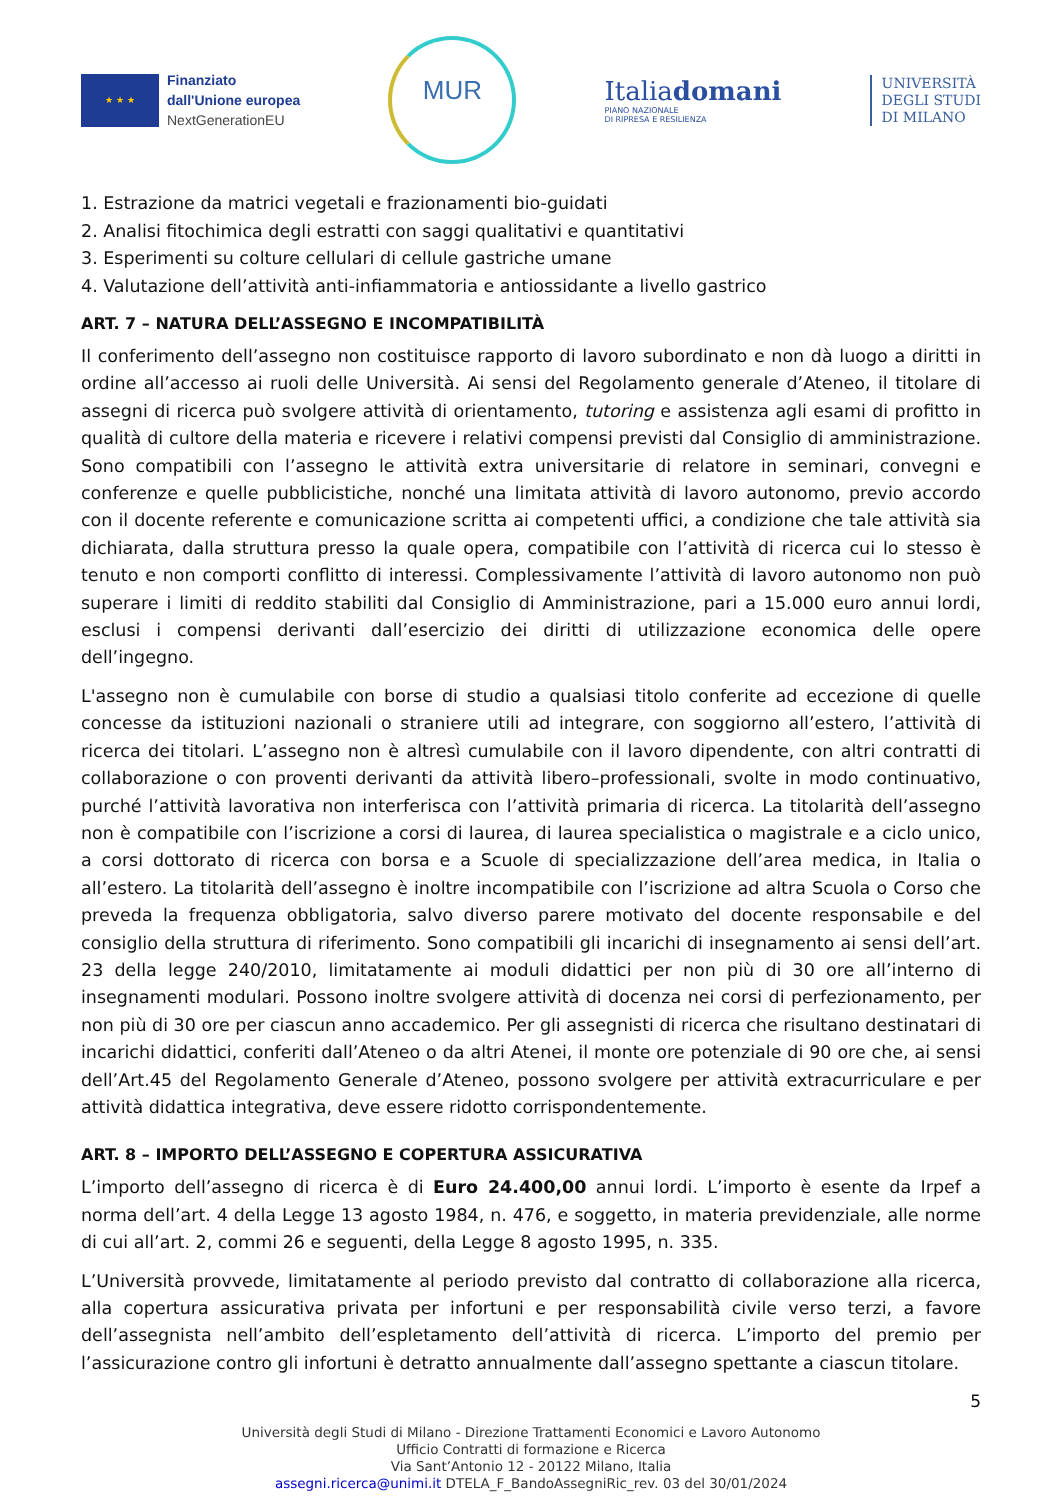★ ★ ★
Finanziato
dall'Unione europea
NextGenerationEU
MUR
Italiadomani
PIANO NAZIONALE
DI RIPRESA E RESILIENZA
UNIVERSITÀ
DEGLI STUDI
DI MILANO
1. Estrazione da matrici vegetali e frazionamenti bio-guidati
2. Analisi fitochimica degli estratti con saggi qualitativi e quantitativi
3. Esperimenti su colture cellulari di cellule gastriche umane
4. Valutazione dell’attività anti-infiammatoria e antiossidante a livello gastrico
ART. 7 – NATURA DELL’ASSEGNO E INCOMPATIBILITÀ
Il conferimento dell’assegno non costituisce rapporto di lavoro subordinato e non dà luogo a diritti in ordine all’accesso ai ruoli delle Università. Ai sensi del Regolamento generale d’Ateneo, il titolare di assegni di ricerca può svolgere attività di orientamento, tutoring e assistenza agli esami di profitto in qualità di cultore della materia e ricevere i relativi compensi previsti dal Consiglio di amministrazione. Sono compatibili con l’assegno le attività extra universitarie di relatore in seminari, convegni e conferenze e quelle pubblicistiche, nonché una limitata attività di lavoro autonomo, previo accordo con il docente referente e comunicazione scritta ai competenti uffici, a condizione che tale attività sia dichiarata, dalla struttura presso la quale opera, compatibile con l’attività di ricerca cui lo stesso è tenuto e non comporti conflitto di interessi. Complessivamente l’attività di lavoro autonomo non può superare i limiti di reddito stabiliti dal Consiglio di Amministrazione, pari a 15.000 euro annui lordi, esclusi i compensi derivanti dall’esercizio dei diritti di utilizzazione economica delle opere dell’ingegno.
L'assegno non è cumulabile con borse di studio a qualsiasi titolo conferite ad eccezione di quelle concesse da istituzioni nazionali o straniere utili ad integrare, con soggiorno all’estero, l’attività di ricerca dei titolari. L’assegno non è altresì cumulabile con il lavoro dipendente, con altri contratti di collaborazione o con proventi derivanti da attività libero–professionali, svolte in modo continuativo, purché l’attività lavorativa non interferisca con l’attività primaria di ricerca. La titolarità dell’assegno non è compatibile con l’iscrizione a corsi di laurea, di laurea specialistica o magistrale e a ciclo unico, a corsi dottorato di ricerca con borsa e a Scuole di specializzazione dell’area medica, in Italia o all’estero. La titolarità dell’assegno è inoltre incompatibile con l’iscrizione ad altra Scuola o Corso che preveda la frequenza obbligatoria, salvo diverso parere motivato del docente responsabile e del consiglio della struttura di riferimento. Sono compatibili gli incarichi di insegnamento ai sensi dell’art. 23 della legge 240/2010, limitatamente ai moduli didattici per non più di 30 ore all’interno di insegnamenti modulari. Possono inoltre svolgere attività di docenza nei corsi di perfezionamento, per non più di 30 ore per ciascun anno accademico. Per gli assegnisti di ricerca che risultano destinatari di incarichi didattici, conferiti dall’Ateneo o da altri Atenei, il monte ore potenziale di 90 ore che, ai sensi dell’Art.45 del Regolamento Generale d’Ateneo, possono svolgere per attività extracurriculare e per attività didattica integrativa, deve essere ridotto corrispondentemente.
ART. 8 – IMPORTO DELL’ASSEGNO E COPERTURA ASSICURATIVA
L’importo dell’assegno di ricerca è di Euro 24.400,00 annui lordi. L’importo è esente da Irpef a norma dell’art. 4 della Legge 13 agosto 1984, n. 476, e soggetto, in materia previdenziale, alle norme di cui all’art. 2, commi 26 e seguenti, della Legge 8 agosto 1995, n. 335.
L’Università provvede, limitatamente al periodo previsto dal contratto di collaborazione alla ricerca, alla copertura assicurativa privata per infortuni e per responsabilità civile verso terzi, a favore dell’assegnista nell’ambito dell’espletamento dell’attività di ricerca. L’importo del premio per l’assicurazione contro gli infortuni è detratto annualmente dall’assegno spettante a ciascun titolare.
5
Università degli Studi di Milano - Direzione Trattamenti Economici e Lavoro Autonomo
Ufficio Contratti di formazione e Ricerca
Via Sant’Antonio 12 - 20122 Milano, Italia
assegni.ricerca@unimi.it DTELA_F_BandoAssegniRic_rev. 03 del 30/01/2024